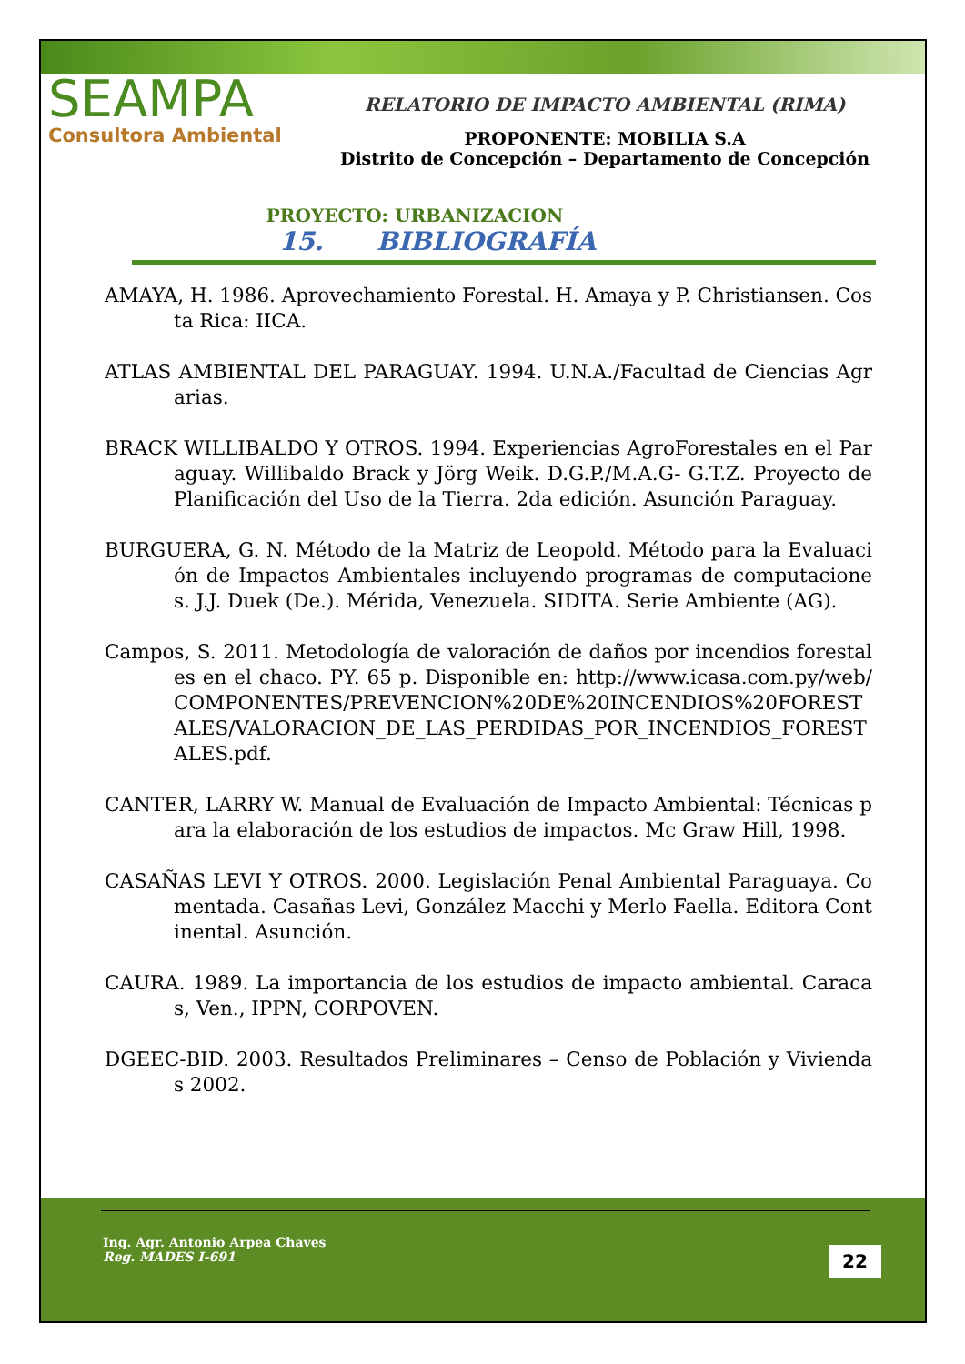SEAMPA
Consultora Ambiental
RELATORIO DE IMPACTO AMBIENTAL (RIMA)
PROPONENTE: MOBILIA S.A
Distrito de Concepción – Departamento de Concepción
PROYECTO: URBANIZACION
15. BIBLIOGRAFÍA
AMAYA, H. 1986. Aprovechamiento Forestal. H. Amaya y P. Christiansen. Costa Rica: IICA.
ATLAS AMBIENTAL DEL PARAGUAY. 1994. U.N.A./Facultad de Ciencias Agrarias.
BRACK WILLIBALDO Y OTROS. 1994. Experiencias AgroForestales en el Paraguay. Willibaldo Brack y Jörg Weik. D.G.P./M.A.G- G.T.Z. Proyecto de Planificación del Uso de la Tierra. 2da edición. Asunción Paraguay.
BURGUERA, G. N. Método de la Matriz de Leopold. Método para la Evaluación de Impactos Ambientales incluyendo programas de computaciones. J.J. Duek (De.). Mérida, Venezuela. SIDITA. Serie Ambiente (AG).
Campos, S. 2011. Metodología de valoración de daños por incendios forestales en el chaco. PY. 65 p. Disponible en: http://www.icasa.com.py/web/COMPONENTES/PREVENCION%20DE%20INCENDIOS%20FORESTALES/VALORACION_DE_LAS_PERDIDAS_POR_INCENDIOS_FORESTALES.pdf.
CANTER, LARRY W. Manual de Evaluación de Impacto Ambiental: Técnicas para la elaboración de los estudios de impactos. Mc Graw Hill, 1998.
CASAÑAS LEVI Y OTROS. 2000. Legislación Penal Ambiental Paraguaya. Comentada. Casañas Levi, González Macchi y Merlo Faella. Editora Continental. Asunción.
CAURA. 1989. La importancia de los estudios de impacto ambiental. Caracas, Ven., IPPN, CORPOVEN.
DGEEC-BID. 2003. Resultados Preliminares – Censo de Población y Viviendas 2002.
Ing. Agr. Antonio Arpea Chaves
Reg. MADES I-691
22